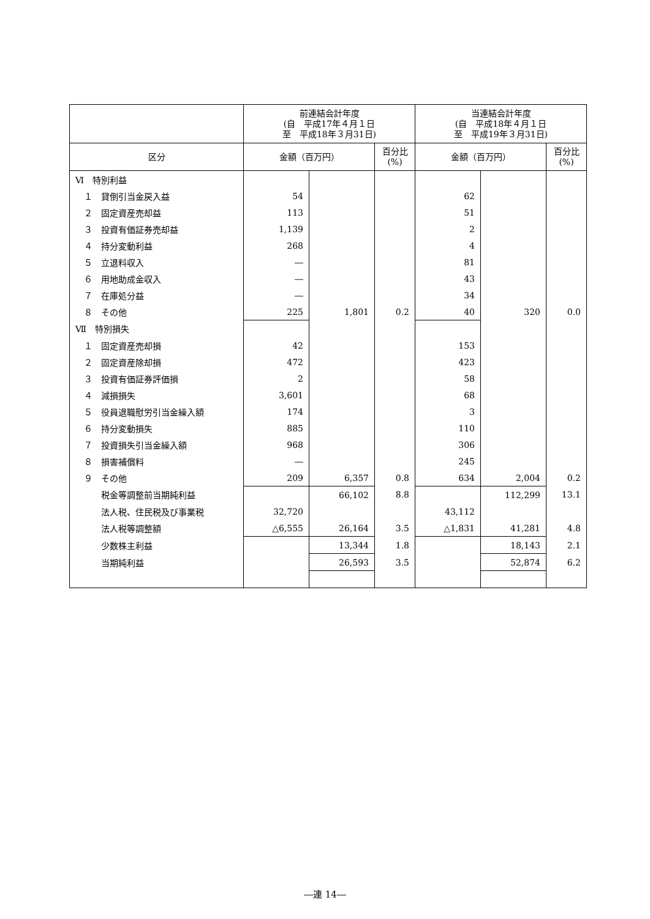| | 前連結会計年度 (自 平成17年４月１日 至 平成18年３月31日) | | | 当連結会計年度 (自 平成18年４月１日 至 平成19年３月31日) | | |
| --- | --- | --- | --- | --- | --- | --- |
| 区分 | 金額（百万円） | | 百分比 (%) | 金額（百万円） | | 百分比 (%) |
| Ⅵ 特別利益 | | | | | | |
| １ 貸倒引当金戻入益 | 54 | | | 62 | | |
| ２ 固定資産売却益 | 113 | | | 51 | | |
| ３ 投資有価証券売却益 | 1,139 | | | 2 | | |
| ４ 持分変動利益 | 268 | | | 4 | | |
| ５ 立退料収入 | ― | | | 81 | | |
| ６ 用地助成金収入 | ― | | | 43 | | |
| ７ 在庫処分益 | ― | | | 34 | | |
| ８ その他 | 225 | 1,801 | 0.2 | 40 | 320 | 0.0 |
| Ⅶ 特別損失 | | | | | | |
| １ 固定資産売却損 | 42 | | | 153 | | |
| ２ 固定資産除却損 | 472 | | | 423 | | |
| ３ 投資有価証券評価損 | 2 | | | 58 | | |
| ４ 減損損失 | 3,601 | | | 68 | | |
| ５ 役員退職慰労引当金繰入額 | 174 | | | 3 | | |
| ６ 持分変動損失 | 885 | | | 110 | | |
| ７ 投資損失引当金繰入額 | 968 | | | 306 | | |
| ８ 損害補償料 | ― | | | 245 | | |
| ９ その他 | 209 | 6,357 | 0.8 | 634 | 2,004 | 0.2 |
| 税金等調整前当期純利益 | | 66,102 | 8.8 | | 112,299 | 13.1 |
| 法人税、住民税及び事業税 | 32,720 | | | 43,112 | | |
| 法人税等調整額 | △6,555 | 26,164 | 3.5 | △1,831 | 41,281 | 4.8 |
| 少数株主利益 | | 13,344 | 1.8 | | 18,143 | 2.1 |
| 当期純利益 | | 26,593 | 3.5 | | 52,874 | 6.2 |
―連 14―